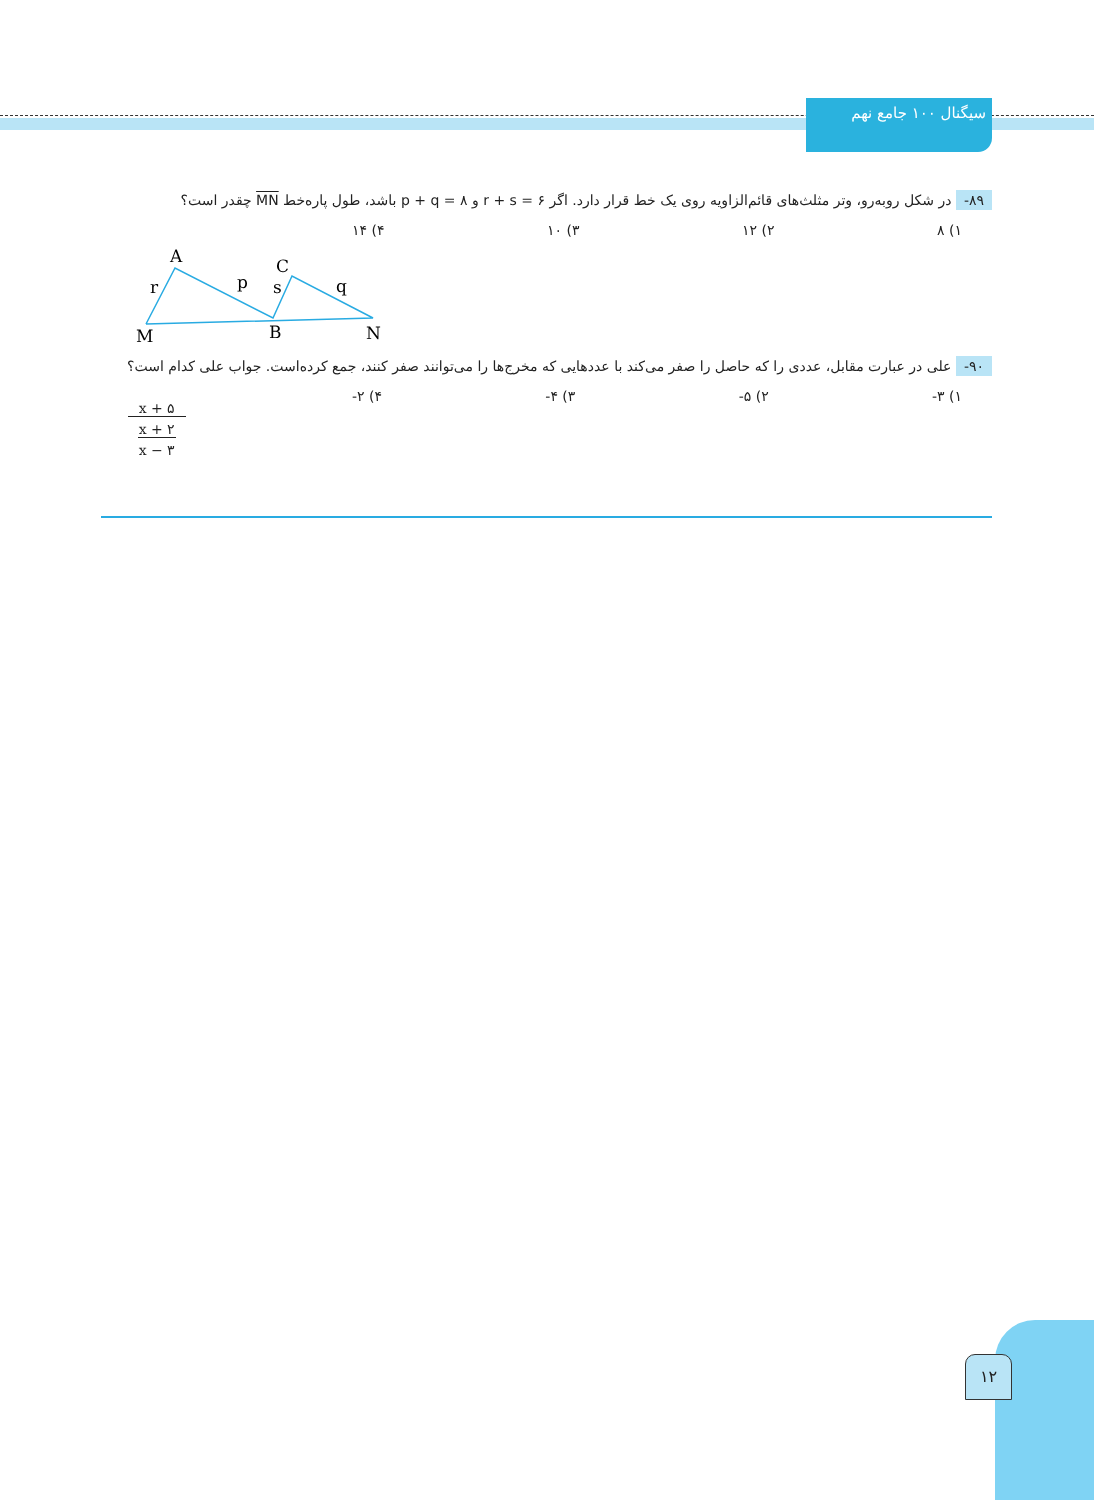سیگنال ۱۰۰ جامع نهم
۸۹- در شکل روبه‌رو، وتر مثلث‌های قائم‌الزاویه روی یک خط قرار دارد. اگر r + s = ۶ و p + q = ۸ باشد، طول پاره‌خط MN چقدر است؟
۱) ۸ ۲) ۱۲ ۳) ۱۰ ۴) ۱۴
A
r
p
C
s
q
M
B
N
۹۰- علی در عبارت مقابل، عددی را که حاصل را صفر می‌کند با عددهایی که مخرج‌ها را می‌توانند صفر کنند، جمع کرده‌است. جواب علی کدام است؟
۱) ۳- ۲) ۵- ۳) ۴- ۴) ۲-
x + ۵
x + ۲
x − ۳
۱۲